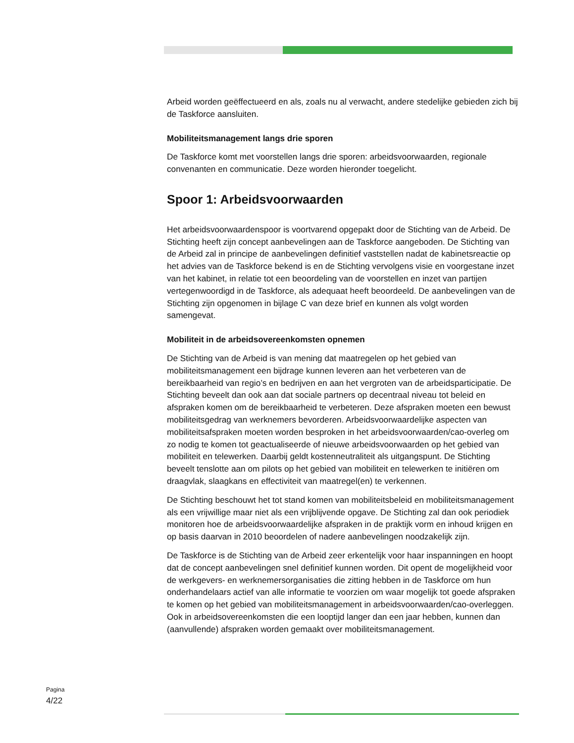Arbeid worden geëffectueerd en als, zoals nu al verwacht, andere stedelijke gebieden zich bij de Taskforce aansluiten.
Mobiliteitsmanagement langs drie sporen
De Taskforce komt met voorstellen langs drie sporen: arbeidsvoorwaarden, regionale convenanten en communicatie. Deze worden hieronder toegelicht.
Spoor 1: Arbeidsvoorwaarden
Het arbeidsvoorwaardenspoor is voortvarend opgepakt door de Stichting van de Arbeid. De Stichting heeft zijn concept aanbevelingen aan de Taskforce aangeboden. De Stichting van de Arbeid zal in principe de aanbevelingen definitief vaststellen nadat de kabinetsreactie op het advies van de Taskforce bekend is en de Stichting vervolgens visie en voorgestane inzet van het kabinet, in relatie tot een beoordeling van de voorstellen en inzet van partijen vertegenwoordigd in de Taskforce, als adequaat heeft beoordeeld. De aanbevelingen van de Stichting zijn opgenomen in bijlage C van deze brief en kunnen als volgt worden samengevat.
Mobiliteit in de arbeidsovereenkomsten opnemen
De Stichting van de Arbeid is van mening dat maatregelen op het gebied van mobiliteitsmanagement een bijdrage kunnen leveren aan het verbeteren van de bereikbaarheid van regio’s en bedrijven en aan het vergroten van de arbeidsparticipatie. De Stichting beveelt dan ook aan dat sociale partners op decentraal niveau tot beleid en afspraken komen om de bereikbaarheid te verbeteren. Deze afspraken moeten een bewust mobiliteitsgedrag van werknemers bevorderen. Arbeidsvoorwaardelijke aspecten van mobiliteitsafspraken moeten worden besproken in het arbeidsvoorwaarden/cao-overleg om zo nodig te komen tot geactualiseerde of nieuwe arbeidsvoorwaarden op het gebied van mobiliteit en telewerken. Daarbij geldt kostenneutraliteit als uitgangspunt. De Stichting beveelt tenslotte aan om pilots op het gebied van mobiliteit en telewerken te initiëren om draagvlak, slaagkans en effectiviteit van maatregel(en) te verkennen.
De Stichting beschouwt het tot stand komen van mobiliteitsbeleid en mobiliteitsmanagement als een vrijwillige maar niet als een vrijblijvende opgave. De Stichting zal dan ook periodiek monitoren hoe de arbeidsvoorwaardelijke afspraken in de praktijk vorm en inhoud krijgen en op basis daarvan in 2010 beoordelen of nadere aanbevelingen noodzakelijk zijn.
De Taskforce is de Stichting van de Arbeid zeer erkentelijk voor haar inspanningen en hoopt dat de concept aanbevelingen snel definitief kunnen worden. Dit opent de mogelijkheid voor de werkgevers- en werknemersorganisaties die zitting hebben in de Taskforce om hun onderhandelaars actief van alle informatie te voorzien om waar mogelijk tot goede afspraken te komen op het gebied van mobiliteitsmanagement in arbeidsvoorwaarden/cao-overleggen. Ook in arbeidsovereenkomsten die een looptijd langer dan een jaar hebben, kunnen dan (aanvullende) afspraken worden gemaakt over mobiliteitsmanagement.
Pagina
4/22